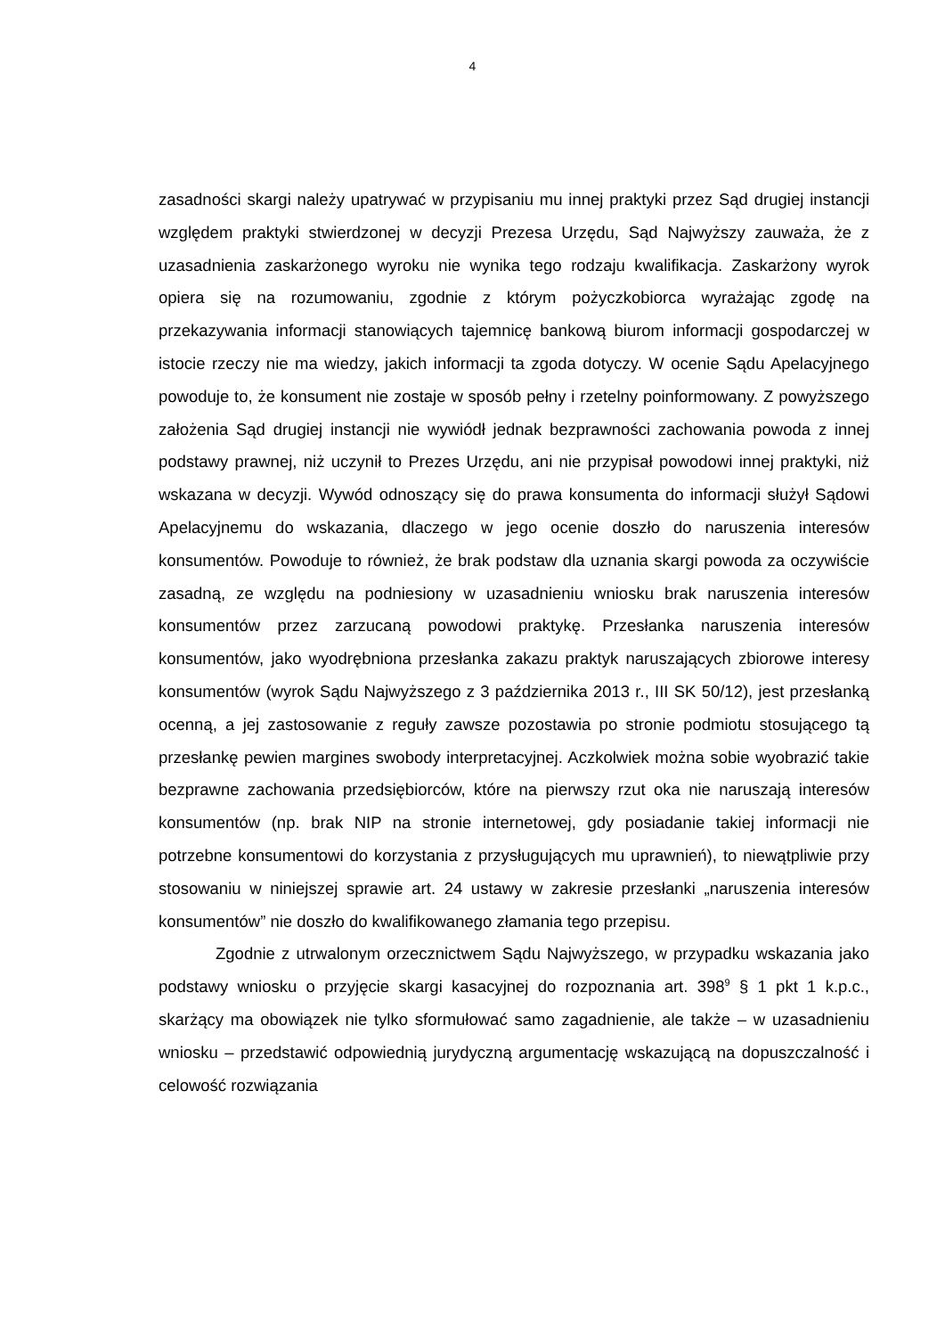4
zasadności skargi należy upatrywać w przypisaniu mu innej praktyki przez Sąd drugiej instancji względem praktyki stwierdzonej w decyzji Prezesa Urzędu, Sąd Najwyższy zauważa, że z uzasadnienia zaskarżonego wyroku nie wynika tego rodzaju kwalifikacja. Zaskarżony wyrok opiera się na rozumowaniu, zgodnie z którym pożyczkobiorca wyrażając zgodę na przekazywania informacji stanowiących tajemnicę bankową biurom informacji gospodarczej w istocie rzeczy nie ma wiedzy, jakich informacji ta zgoda dotyczy. W ocenie Sądu Apelacyjnego powoduje to, że konsument nie zostaje w sposób pełny i rzetelny poinformowany. Z powyższego założenia Sąd drugiej instancji nie wywiódł jednak bezprawności zachowania powoda z innej podstawy prawnej, niż uczynił to Prezes Urzędu, ani nie przypisał powodowi innej praktyki, niż wskazana w decyzji. Wywód odnoszący się do prawa konsumenta do informacji służył Sądowi Apelacyjnemu do wskazania, dlaczego w jego ocenie doszło do naruszenia interesów konsumentów. Powoduje to również, że brak podstaw dla uznania skargi powoda za oczywiście zasadną, ze względu na podniesiony w uzasadnieniu wniosku brak naruszenia interesów konsumentów przez zarzucaną powodowi praktykę. Przesłanka naruszenia interesów konsumentów, jako wyodrębniona przesłanka zakazu praktyk naruszających zbiorowe interesy konsumentów (wyrok Sądu Najwyższego z 3 października 2013 r., III SK 50/12), jest przesłanką ocenną, a jej zastosowanie z reguły zawsze pozostawia po stronie podmiotu stosującego tą przesłankę pewien margines swobody interpretacyjnej. Aczkolwiek można sobie wyobrazić takie bezprawne zachowania przedsiębiorców, które na pierwszy rzut oka nie naruszają interesów konsumentów (np. brak NIP na stronie internetowej, gdy posiadanie takiej informacji nie potrzebne konsumentowi do korzystania z przysługujących mu uprawnień), to niewątpliwie przy stosowaniu w niniejszej sprawie art. 24 ustawy w zakresie przesłanki „naruszenia interesów konsumentów” nie doszło do kwalifikowanego złamania tego przepisu.
Zgodnie z utrwalonym orzecznictwem Sądu Najwyższego, w przypadku wskazania jako podstawy wniosku o przyjęcie skargi kasacyjnej do rozpoznania art. 398<sup>9</sup> § 1 pkt 1 k.p.c., skarżący ma obowiązek nie tylko sformułować samo zagadnienie, ale także – w uzasadnieniu wniosku – przedstawić odpowiednią jurydyczną argumentację wskazującą na dopuszczalność i celowość rozwiązania